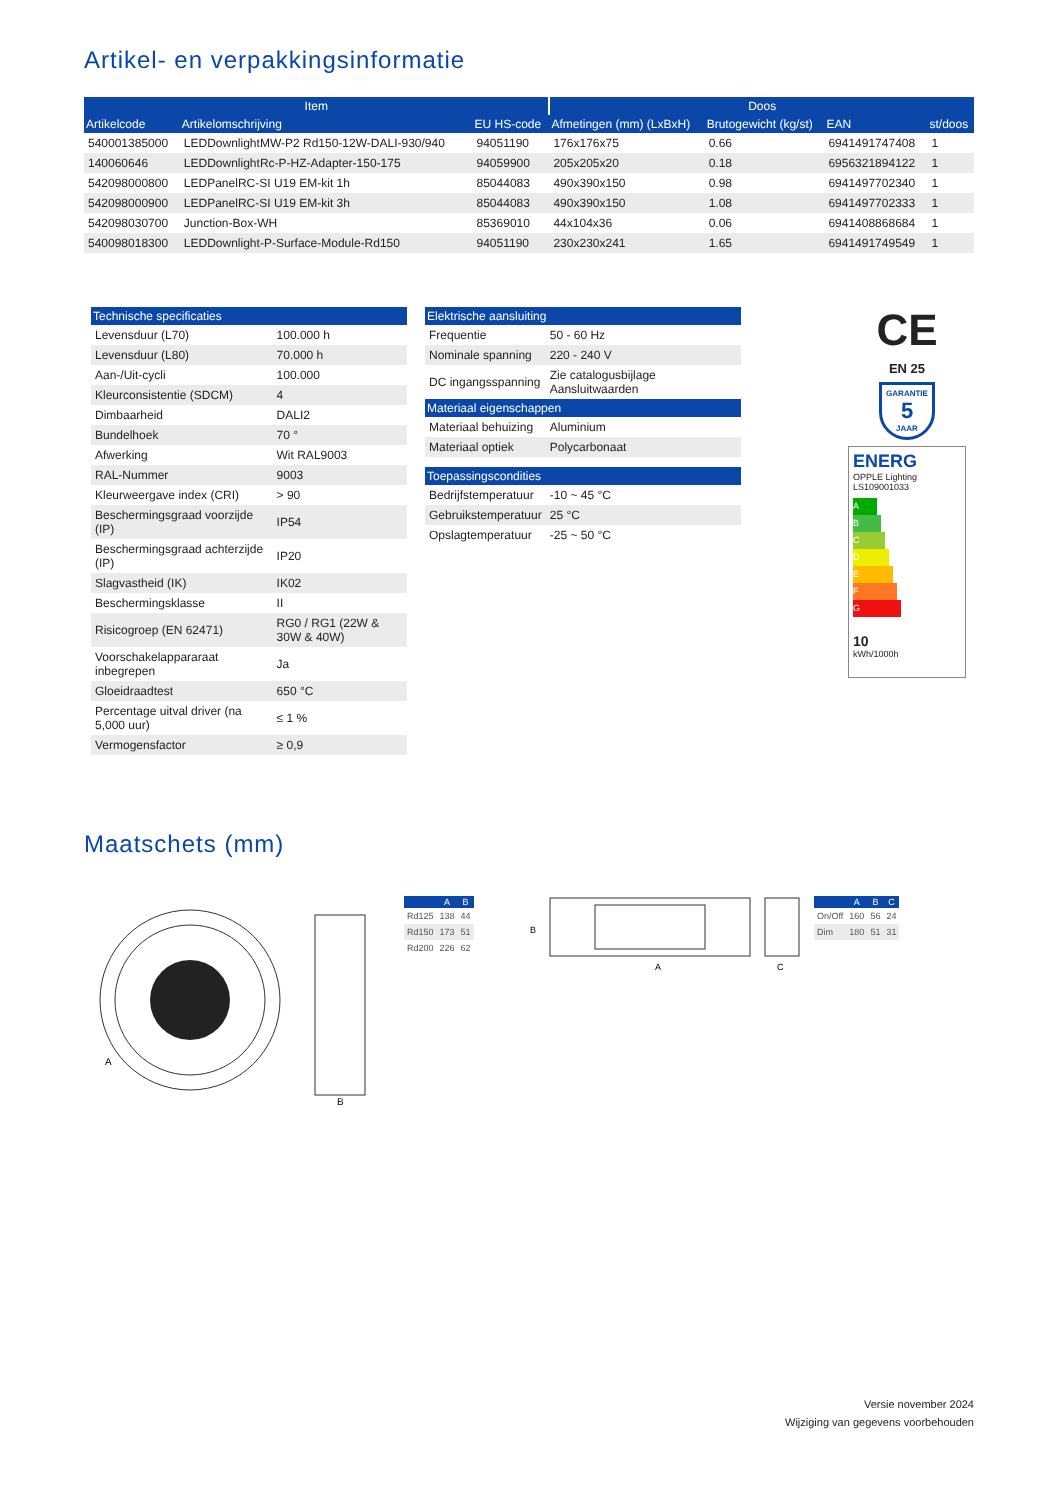Artikel- en verpakkingsinformatie
| Item | | | Doos | | | |
| --- | --- | --- | --- | --- | --- | --- |
| Artikelcode | Artikelomschrijving | EU HS-code | Afmetingen (mm) (LxBxH) | Brutogewicht (kg/st) | EAN | st/doos |
| 540001385000 | LEDDownlightMW-P2 Rd150-12W-DALI-930/940 | 94051190 | 176x176x75 | 0.66 | 6941491747408 | 1 |
| 140060646 | LEDDownlightRc-P-HZ-Adapter-150-175 | 94059900 | 205x205x20 | 0.18 | 6956321894122 | 1 |
| 542098000800 | LEDPanelRC-SI U19 EM-kit 1h | 85044083 | 490x390x150 | 0.98 | 6941497702340 | 1 |
| 542098000900 | LEDPanelRC-SI U19 EM-kit 3h | 85044083 | 490x390x150 | 1.08 | 6941497702333 | 1 |
| 542098030700 | Junction-Box-WH | 85369010 | 44x104x36 | 0.06 | 6941408868684 | 1 |
| 540098018300 | LEDDownlight-P-Surface-Module-Rd150 | 94051190 | 230x230x241 | 1.65 | 6941491749549 | 1 |
| Technische specificaties | |
| --- | --- |
| Levensduur (L70) | 100.000 h |
| Levensduur (L80) | 70.000 h |
| Aan-/Uit-cycli | 100.000 |
| Kleurconsistentie (SDCM) | 4 |
| Dimbaarheid | DALI2 |
| Bundelhoek | 70 ° |
| Afwerking | Wit RAL9003 |
| RAL-Nummer | 9003 |
| Kleurweergave index (CRI) | > 90 |
| Beschermingsgraad voorzijde (IP) | IP54 |
| Beschermingsgraad achterzijde (IP) | IP20 |
| Slagvastheid (IK) | IK02 |
| Beschermingsklasse | II |
| Risicogroep (EN 62471) | RG0 / RG1 (22W & 30W & 40W) |
| Voorschakelappararaat inbegrepen | Ja |
| Gloeidraadtest | 650 °C |
| Percentage uitval driver (na 5,000 uur) | ≤ 1 % |
| Vermogensfactor | ≥ 0,9 |
| Elektrische aansluiting | |
| --- | --- |
| Frequentie | 50 - 60 Hz |
| Nominale spanning | 220 - 240 V |
| DC ingangsspanning | Zie catalogusbijlage Aansluitwaarden |
| Materiaal eigenschappen | |
| Materiaal behuizing | Aluminium |
| Materiaal optiek | Polycarbonaat |
| Toepassingscondities | |
| Bedrijfstemperatuur | -10 ~ 45 °C |
| Gebruikstemperatuur | 25 °C |
| Opslagtemperatuur | -25 ~ 50 °C |
CE
EN 25
GARANTIE
5
JAAR
ENERG
OPPLE Lighting
LS109001033
A
B
C
D
E
F
G
10
kWh/1000h
Maatschets (mm)
A
B
| | A | B |
| --- | --- | --- |
| Rd125 | 138 | 44 |
| Rd150 | 173 | 51 |
| Rd200 | 226 | 62 |
B
A
C
| | A | B | C |
| --- | --- | --- | --- |
| On/Off | 160 | 56 | 24 |
| Dim | 180 | 51 | 31 |
Versie november 2024
Wijziging van gegevens voorbehouden